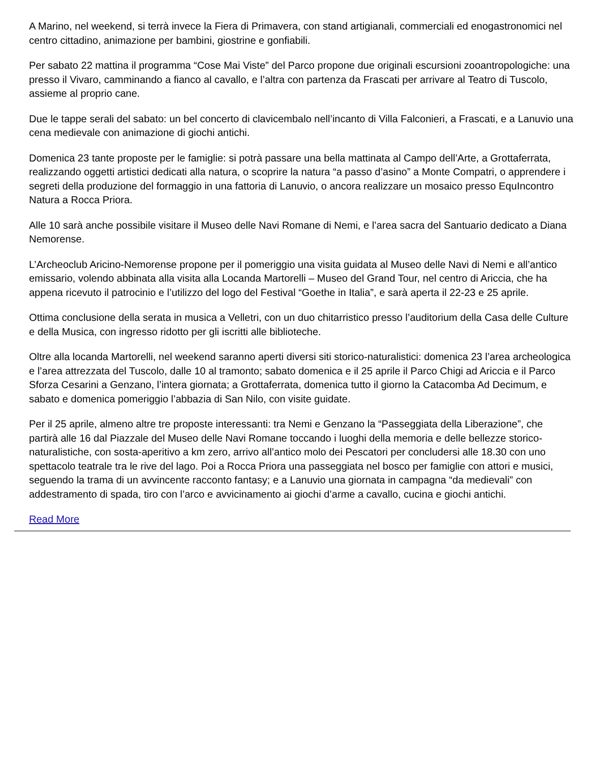A Marino, nel weekend, si terrà invece la Fiera di Primavera, con stand artigianali, commerciali ed enogastronomici nel centro cittadino, animazione per bambini, giostrine e gonfiabili.
Per sabato 22 mattina il programma “Cose Mai Viste” del Parco propone due originali escursioni zooantropologiche: una presso il Vivaro, camminando a fianco al cavallo, e l’altra con partenza da Frascati per arrivare al Teatro di Tuscolo, assieme al proprio cane.
Due le tappe serali del sabato: un bel concerto di clavicembalo nell’incanto di Villa Falconieri, a Frascati, e a Lanuvio una cena medievale con animazione di giochi antichi.
Domenica 23 tante proposte per le famiglie: si potrà passare una bella mattinata al Campo dell’Arte, a Grottaferrata, realizzando oggetti artistici dedicati alla natura, o scoprire la natura “a passo d’asino” a Monte Compatri, o apprendere i segreti della produzione del formaggio in una fattoria di Lanuvio, o ancora realizzare un mosaico presso EquIncontro Natura a Rocca Priora.
Alle 10 sarà anche possibile visitare il Museo delle Navi Romane di Nemi, e l’area sacra del Santuario dedicato a Diana Nemorense.
L’Archeoclub Aricino-Nemorense propone per il pomeriggio una visita guidata al Museo delle Navi di Nemi e all’antico emissario, volendo abbinata alla visita alla Locanda Martorelli – Museo del Grand Tour, nel centro di Ariccia, che ha appena ricevuto il patrocinio e l’utilizzo del logo del Festival “Goethe in Italia”, e sarà aperta il 22-23 e 25 aprile.
Ottima conclusione della serata in musica a Velletri, con un duo chitarristico presso l’auditorium della Casa delle Culture e della Musica, con ingresso ridotto per gli iscritti alle biblioteche.
Oltre alla locanda Martorelli, nel weekend saranno aperti diversi siti storico-naturalistici: domenica 23 l’area archeologica e l’area attrezzata del Tuscolo, dalle 10 al tramonto; sabato domenica e il 25 aprile il Parco Chigi ad Ariccia e il Parco Sforza Cesarini a Genzano, l’intera giornata; a Grottaferrata, domenica tutto il giorno la Catacomba Ad Decimum, e sabato e domenica pomeriggio l’abbazia di San Nilo, con visite guidate.
Per il 25 aprile, almeno altre tre proposte interessanti: tra Nemi e Genzano la “Passeggiata della Liberazione”, che partirà alle 16 dal Piazzale del Museo delle Navi Romane toccando i luoghi della memoria e delle bellezze storico-naturalistiche, con sosta-aperitivo a km zero, arrivo all’antico molo dei Pescatori per concludersi alle 18.30 con uno spettacolo teatrale tra le rive del lago. Poi a Rocca Priora una passeggiata nel bosco per famiglie con attori e musici, seguendo la trama di un avvincente racconto fantasy; e a Lanuvio una giornata in campagna “da medievali” con addestramento di spada, tiro con l’arco e avvicinamento ai giochi d’arme a cavallo, cucina e giochi antichi.
Read More